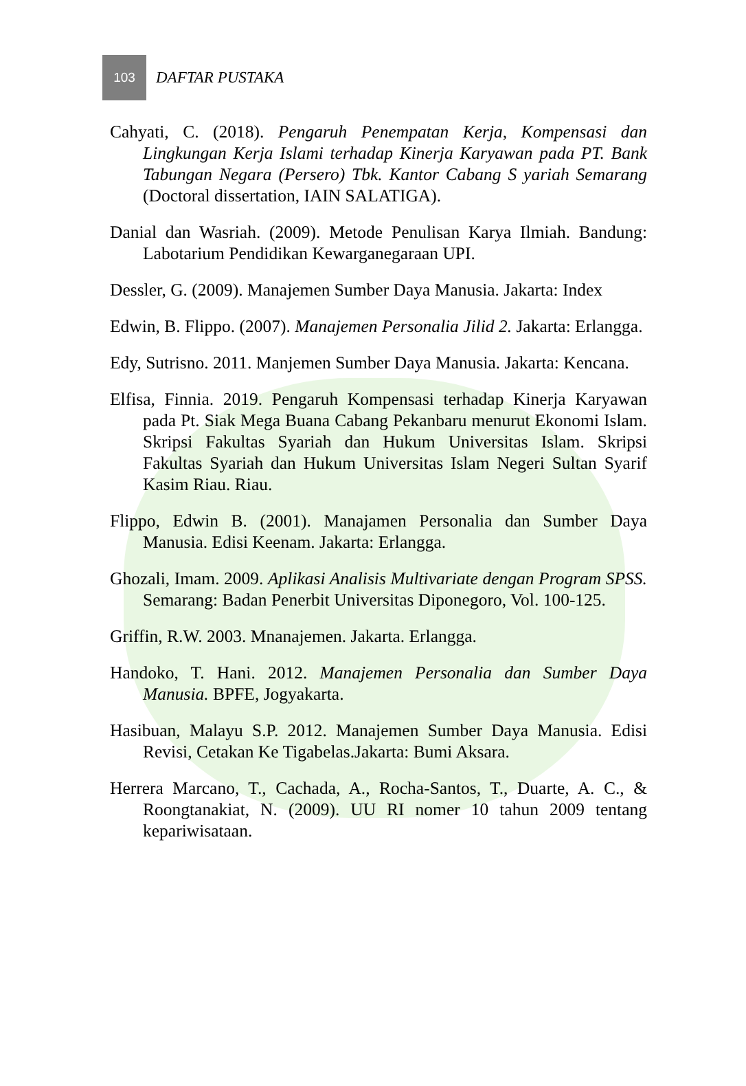103
DAFTAR PUSTAKA
Cahyati, C. (2018). Pengaruh Penempatan Kerja, Kompensasi dan Lingkungan Kerja Islami terhadap Kinerja Karyawan pada PT. Bank Tabungan Negara (Persero) Tbk. Kantor Cabang S yariah Semarang (Doctoral dissertation, IAIN SALATIGA).
Danial dan Wasriah. (2009). Metode Penulisan Karya Ilmiah. Bandung: Labotarium Pendidikan Kewarganegaraan UPI.
Dessler, G. (2009). Manajemen Sumber Daya Manusia. Jakarta: Index
Edwin, B. Flippo. (2007). Manajemen Personalia Jilid 2. Jakarta: Erlangga.
Edy, Sutrisno. 2011. Manjemen Sumber Daya Manusia. Jakarta: Kencana.
Elfisa, Finnia. 2019. Pengaruh Kompensasi terhadap Kinerja Karyawan pada Pt. Siak Mega Buana Cabang Pekanbaru menurut Ekonomi Islam. Skripsi Fakultas Syariah dan Hukum Universitas Islam. Skripsi Fakultas Syariah dan Hukum Universitas Islam Negeri Sultan Syarif Kasim Riau. Riau.
Flippo, Edwin B. (2001). Manajamen Personalia dan Sumber Daya Manusia. Edisi Keenam. Jakarta: Erlangga.
Ghozali, Imam. 2009. Aplikasi Analisis Multivariate dengan Program SPSS. Semarang: Badan Penerbit Universitas Diponegoro, Vol. 100-125.
Griffin, R.W. 2003. Mnanajemen. Jakarta. Erlangga.
Handoko, T. Hani. 2012. Manajemen Personalia dan Sumber Daya Manusia. BPFE, Jogyakarta.
Hasibuan, Malayu S.P. 2012. Manajemen Sumber Daya Manusia. Edisi Revisi, Cetakan Ke Tigabelas.Jakarta: Bumi Aksara.
Herrera Marcano, T., Cachada, A., Rocha-Santos, T., Duarte, A. C., & Roongtanakiat, N. (2009). UU RI nomer 10 tahun 2009 tentang kepariwisataan.